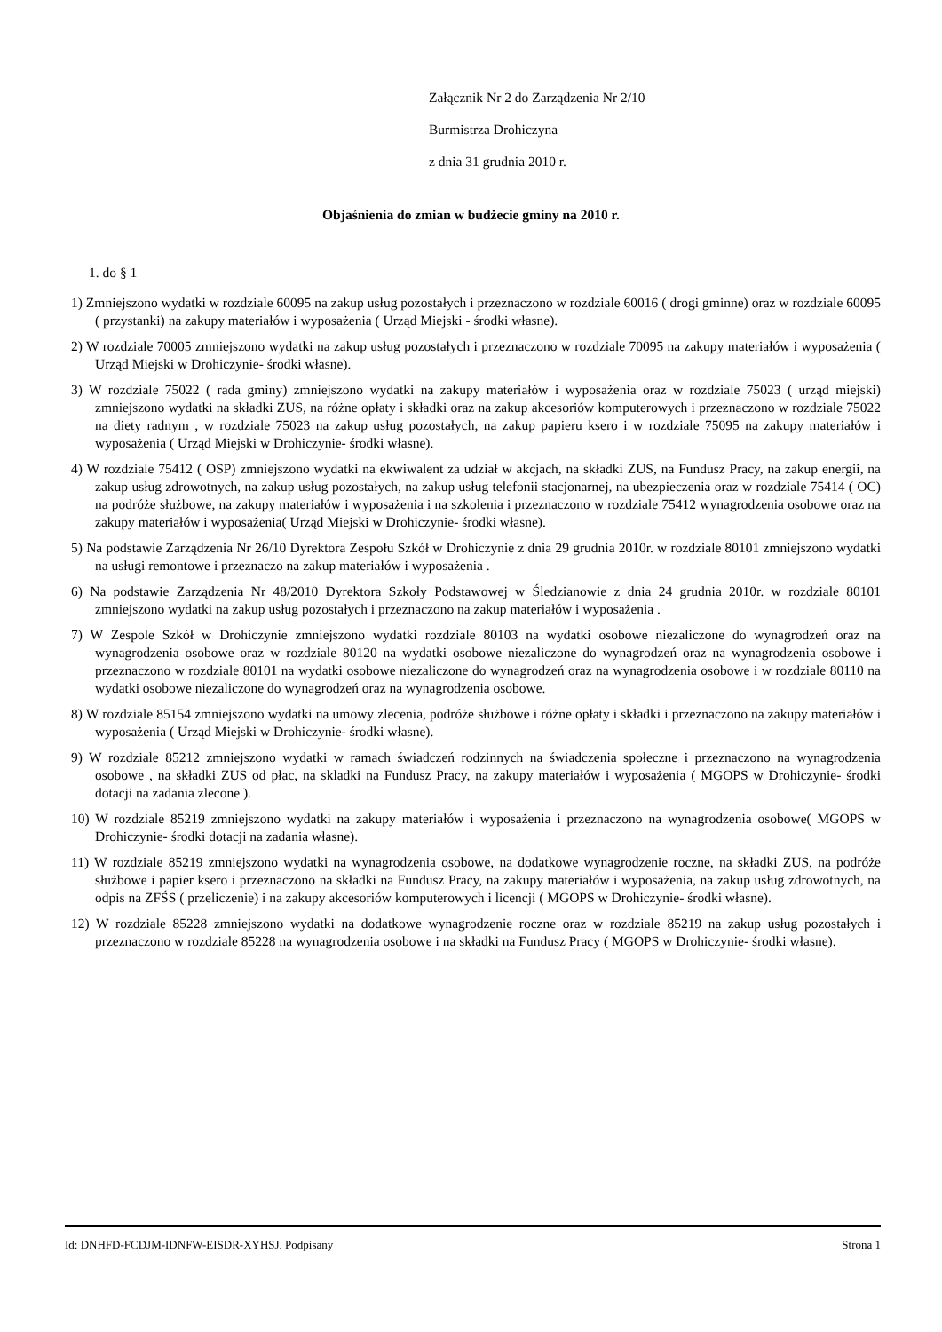Załącznik Nr 2 do Zarządzenia Nr 2/10
Burmistrza Drohiczyna
z dnia 31 grudnia 2010 r.
Objaśnienia do zmian w budżecie gminy na 2010 r.
1. do § 1
1) Zmniejszono wydatki w rozdziale 60095 na zakup usług pozostałych i przeznaczono w rozdziale 60016 ( drogi gminne) oraz w rozdziale 60095 ( przystanki) na zakupy materiałów i wyposażenia ( Urząd Miejski - środki własne).
2) W rozdziale 70005 zmniejszono wydatki na zakup usług pozostałych i przeznaczono w rozdziale 70095 na zakupy materiałów i wyposażenia ( Urząd Miejski w Drohiczynie- środki własne).
3) W rozdziale 75022 ( rada gminy) zmniejszono wydatki na zakupy materiałów i wyposażenia oraz w rozdziale 75023 ( urząd miejski) zmniejszono wydatki na składki ZUS, na różne opłaty i składki oraz na zakup akcesoriów komputerowych i przeznaczono w rozdziale 75022 na diety radnym , w rozdziale 75023 na zakup usług pozostałych, na zakup papieru ksero i w rozdziale 75095 na zakupy materiałów i wyposażenia ( Urząd Miejski w Drohiczynie- środki własne).
4) W rozdziale 75412 ( OSP) zmniejszono wydatki na ekwiwalent za udział w akcjach, na składki ZUS, na Fundusz Pracy, na zakup energii, na zakup usług zdrowotnych, na zakup usług pozostałych, na zakup usług telefonii stacjonarnej, na ubezpieczenia oraz w rozdziale 75414 ( OC) na podróże służbowe, na zakupy materiałów i wyposażenia i na szkolenia i przeznaczono w rozdziale 75412 wynagrodzenia osobowe oraz na zakupy materiałów i wyposażenia( Urząd Miejski w Drohiczynie- środki własne).
5) Na podstawie Zarządzenia Nr 26/10 Dyrektora Zespołu Szkół w Drohiczynie z dnia 29 grudnia 2010r. w rozdziale 80101 zmniejszono wydatki na usługi remontowe i przeznaczo na zakup materiałów i wyposażenia .
6) Na podstawie Zarządzenia Nr 48/2010 Dyrektora Szkoły Podstawowej w Śledzianowie z dnia 24 grudnia 2010r. w rozdziale 80101 zmniejszono wydatki na zakup usług pozostałych i przeznaczono na zakup materiałów i wyposażenia .
7) W Zespole Szkół w Drohiczynie zmniejszono wydatki rozdziale 80103 na wydatki osobowe niezaliczone do wynagrodzeń oraz na wynagrodzenia osobowe oraz w rozdziale 80120 na wydatki osobowe niezaliczone do wynagrodzeń oraz na wynagrodzenia osobowe i przeznaczono w rozdziale 80101 na wydatki osobowe niezaliczone do wynagrodzeń oraz na wynagrodzenia osobowe i w rozdziale 80110 na wydatki osobowe niezaliczone do wynagrodzeń oraz na wynagrodzenia osobowe.
8) W rozdziale 85154 zmniejszono wydatki na umowy zlecenia, podróże służbowe i różne opłaty i składki i przeznaczono na zakupy materiałów i wyposażenia ( Urząd Miejski w Drohiczynie- środki własne).
9) W rozdziale 85212 zmniejszono wydatki w ramach świadczeń rodzinnych na świadczenia społeczne i przeznaczono na wynagrodzenia osobowe , na składki ZUS od płac, na skladki na Fundusz Pracy, na zakupy materiałów i wyposażenia ( MGOPS w Drohiczynie- środki dotacji na zadania zlecone ).
10) W rozdziale 85219 zmniejszono wydatki na zakupy materiałów i wyposażenia i przeznaczono na wynagrodzenia osobowe( MGOPS w Drohiczynie- środki dotacji na zadania własne).
11) W rozdziale 85219 zmniejszono wydatki na wynagrodzenia osobowe, na dodatkowe wynagrodzenie roczne, na składki ZUS, na podróże służbowe i papier ksero i przeznaczono na składki na Fundusz Pracy, na zakupy materiałów i wyposażenia, na zakup usług zdrowotnych, na odpis na ZFŚS ( przeliczenie) i na zakupy akcesoriów komputerowych i licencji ( MGOPS w Drohiczynie- środki własne).
12) W rozdziale 85228 zmniejszono wydatki na dodatkowe wynagrodzenie roczne oraz w rozdziale 85219 na zakup usług pozostałych i przeznaczono w rozdziale 85228 na wynagrodzenia osobowe i na składki na Fundusz Pracy ( MGOPS w Drohiczynie- środki własne).
Id: DNHFD-FCDJM-IDNFW-EISDR-XYHSJ. Podpisany Strona 1